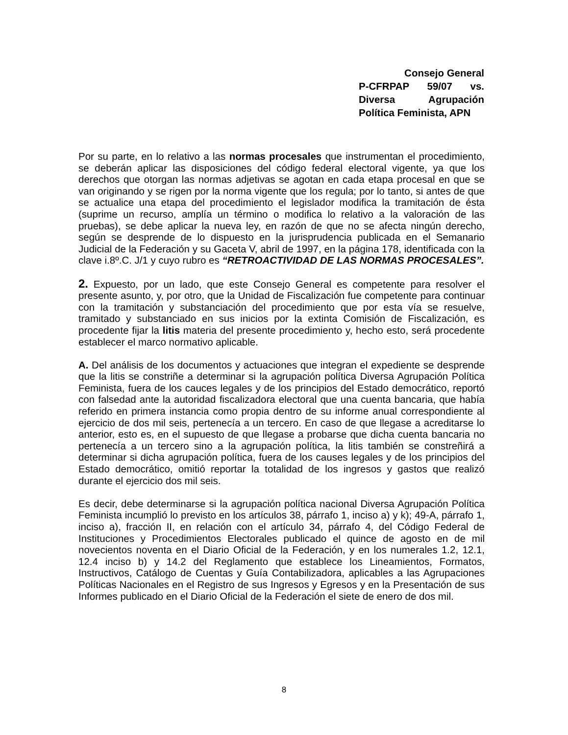Consejo General
P-CFRPAP 59/07 vs. Diversa Agrupación
Política Feminista, APN
Por su parte, en lo relativo a las normas procesales que instrumentan el procedimiento, se deberán aplicar las disposiciones del código federal electoral vigente, ya que los derechos que otorgan las normas adjetivas se agotan en cada etapa procesal en que se van originando y se rigen por la norma vigente que los regula; por lo tanto, si antes de que se actualice una etapa del procedimiento el legislador modifica la tramitación de ésta (suprime un recurso, amplía un término o modifica lo relativo a la valoración de las pruebas), se debe aplicar la nueva ley, en razón de que no se afecta ningún derecho, según se desprende de lo dispuesto en la jurisprudencia publicada en el Semanario Judicial de la Federación y su Gaceta V, abril de 1997, en la página 178, identificada con la clave i.8º.C. J/1 y cuyo rubro es “RETROACTIVIDAD DE LAS NORMAS PROCESALES”.
2. Expuesto, por un lado, que este Consejo General es competente para resolver el presente asunto, y, por otro, que la Unidad de Fiscalización fue competente para continuar con la tramitación y substanciación del procedimiento que por esta vía se resuelve, tramitado y substanciado en sus inicios por la extinta Comisión de Fiscalización, es procedente fijar la litis materia del presente procedimiento y, hecho esto, será procedente establecer el marco normativo aplicable.
A. Del análisis de los documentos y actuaciones que integran el expediente se desprende que la litis se constriñe a determinar si la agrupación política Diversa Agrupación Política Feminista, fuera de los cauces legales y de los principios del Estado democrático, reportó con falsedad ante la autoridad fiscalizadora electoral que una cuenta bancaria, que había referido en primera instancia como propia dentro de su informe anual correspondiente al ejercicio de dos mil seis, pertenecía a un tercero. En caso de que llegase a acreditarse lo anterior, esto es, en el supuesto de que llegase a probarse que dicha cuenta bancaria no pertenecía a un tercero sino a la agrupación política, la litis también se constreñirá a determinar si dicha agrupación política, fuera de los causes legales y de los principios del Estado democrático, omitió reportar la totalidad de los ingresos y gastos que realizó durante el ejercicio dos mil seis.
Es decir, debe determinarse si la agrupación política nacional Diversa Agrupación Política Feminista incumplió lo previsto en los artículos 38, párrafo 1, inciso a) y k); 49-A, párrafo 1, inciso a), fracción II, en relación con el artículo 34, párrafo 4, del Código Federal de Instituciones y Procedimientos Electorales publicado el quince de agosto en de mil novecientos noventa en el Diario Oficial de la Federación, y en los numerales 1.2, 12.1, 12.4 inciso b) y 14.2 del Reglamento que establece los Lineamientos, Formatos, Instructivos, Catálogo de Cuentas y Guía Contabilizadora, aplicables a las Agrupaciones Políticas Nacionales en el Registro de sus Ingresos y Egresos y en la Presentación de sus Informes publicado en el Diario Oficial de la Federación el siete de enero de dos mil.
8